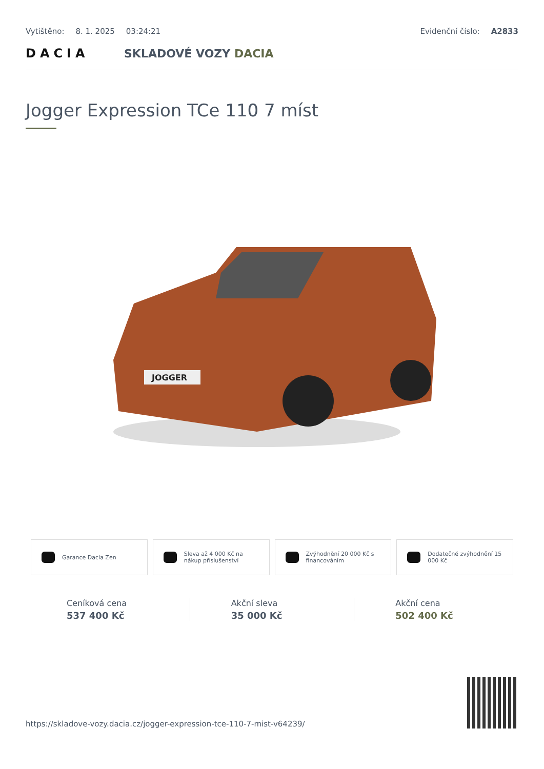Vytištěno: 8. 1. 2025 03:24:21 Evidenční číslo: A2833
DACIA SKLADOVÉ VOZY DACIA
Jogger Expression TCe 110 7 míst
JOGGER
Garance Dacia Zen Sleva až 4 000 Kč na nákup příslušenství
Zvýhodnění 20 000 Kč s financováním
Dodatečné zvýhodnění 15 000 Kč
Ceníková cena
537 400 Kč
Akční sleva
35 000 Kč
Akční cena
502 400 Kč
https://skladove-vozy.dacia.cz/jogger-expression-tce-110-7-mist-v64239/